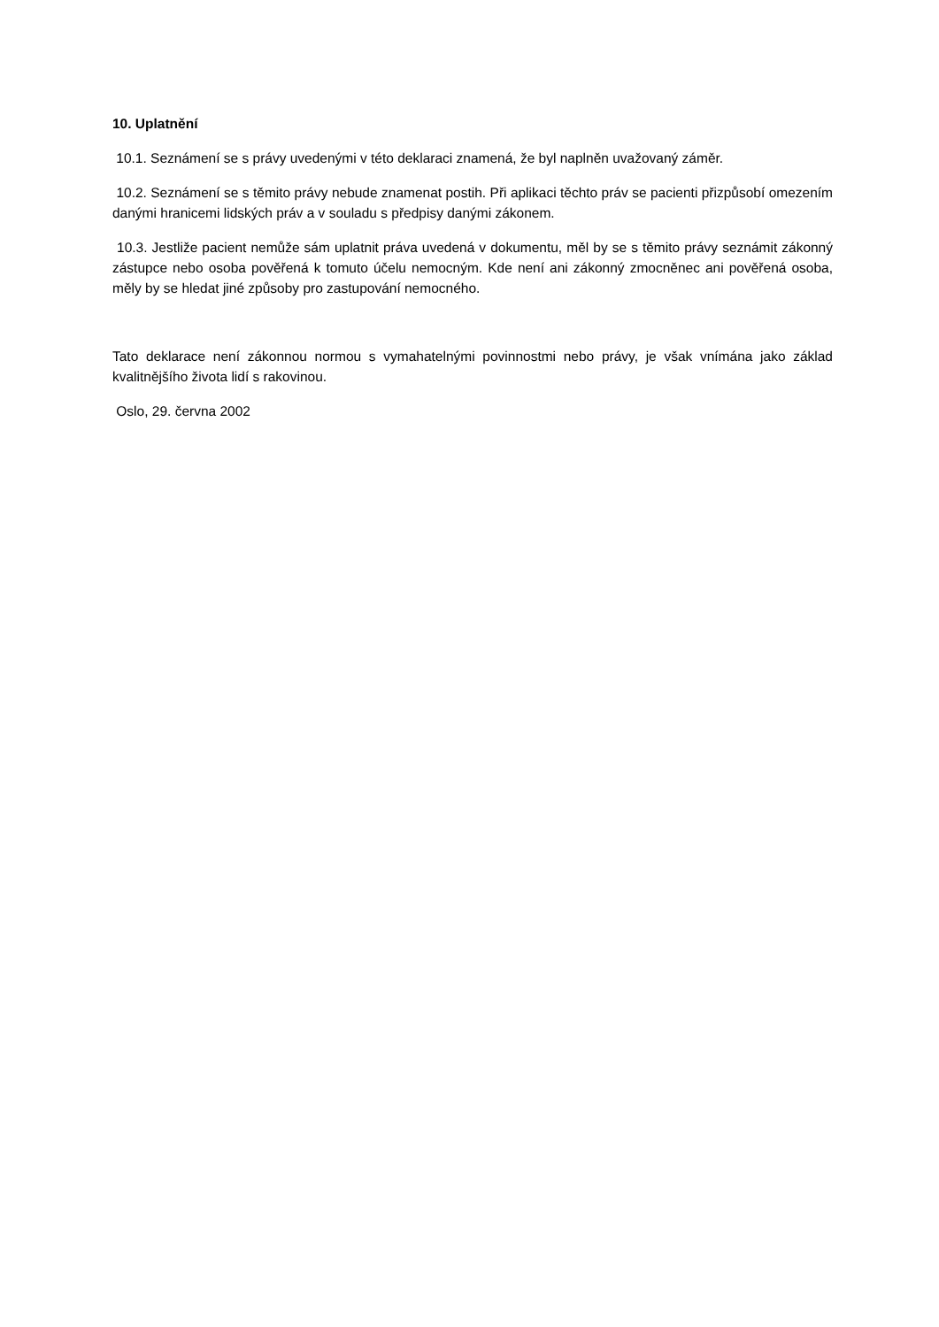10. Uplatnění
10.1. Seznámení se s právy uvedenými v této deklaraci znamená, že byl naplněn uvažovaný záměr.
10.2. Seznámení se s těmito právy nebude znamenat postih. Při aplikaci těchto práv se pacienti přizpůsobí omezením danými hranicemi lidských práv a v souladu s předpisy danými zákonem.
10.3. Jestliže pacient nemůže sám uplatnit práva uvedená v dokumentu, měl by se s těmito právy seznámit zákonný zástupce nebo osoba pověřená k tomuto účelu nemocným. Kde není ani zákonný zmocněnec ani pověřená osoba, měly by se hledat jiné způsoby pro zastupování nemocného.
Tato deklarace není zákonnou normou s vymahatelnými povinnostmi nebo právy, je však vnímána jako základ kvalitnějšího života lidí s rakovinou.
Oslo, 29. června 2002